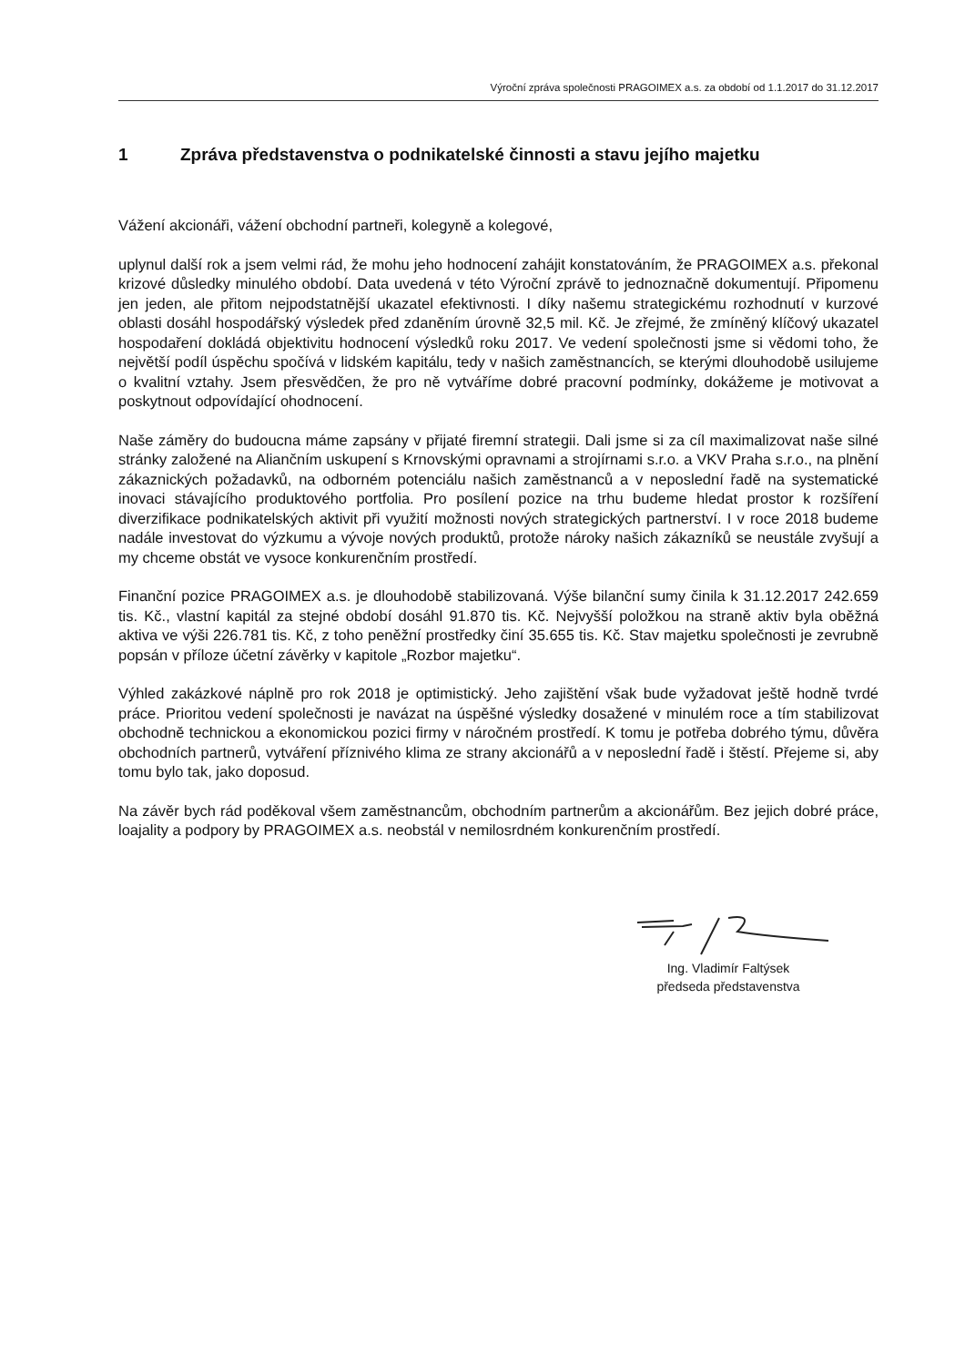Výroční zpráva společnosti PRAGOIMEX a.s. za období od 1.1.2017 do 31.12.2017
1 Zpráva představenstva o podnikatelské činnosti a stavu jejího majetku
Vážení akcionáři, vážení obchodní partneři, kolegyně a kolegové,
uplynul další rok a jsem velmi rád, že mohu jeho hodnocení zahájit konstatováním, že PRAGOIMEX a.s. překonal krizové důsledky minulého období. Data uvedená v této Výroční zprávě to jednoznačně dokumentují. Připomenu jen jeden, ale přitom nejpodstatnější ukazatel efektivnosti. I díky našemu strategickému rozhodnutí v kurzové oblasti dosáhl hospodářský výsledek před zdaněním úrovně 32,5 mil. Kč. Je zřejmé, že zmíněný klíčový ukazatel hospodaření dokládá objektivitu hodnocení výsledků roku 2017. Ve vedení společnosti jsme si vědomi toho, že největší podíl úspěchu spočívá v lidském kapitálu, tedy v našich zaměstnancích, se kterými dlouhodobě usilujeme o kvalitní vztahy. Jsem přesvědčen, že pro ně vytváříme dobré pracovní podmínky, dokážeme je motivovat a poskytnout odpovídající ohodnocení.
Naše záměry do budoucna máme zapsány v přijaté firemní strategii. Dali jsme si za cíl maximalizovat naše silné stránky založené na Aliančním uskupení s Krnovskými opravnami a strojírnami s.r.o. a VKV Praha s.r.o., na plnění zákaznických požadavků, na odborném potenciálu našich zaměstnanců a v neposlední řadě na systematické inovaci stávajícího produktového portfolia. Pro posílení pozice na trhu budeme hledat prostor k rozšíření diverzifikace podnikatelských aktivit při využití možnosti nových strategických partnerství. I v roce 2018 budeme nadále investovat do výzkumu a vývoje nových produktů, protože nároky našich zákazníků se neustále zvyšují a my chceme obstát ve vysoce konkurenčním prostředí.
Finanční pozice PRAGOIMEX a.s. je dlouhodobě stabilizovaná. Výše bilanční sumy činila k 31.12.2017 242.659 tis. Kč., vlastní kapitál za stejné období dosáhl 91.870 tis. Kč. Nejvyšší položkou na straně aktiv byla oběžná aktiva ve výši 226.781 tis. Kč, z toho peněžní prostředky činí 35.655 tis. Kč. Stav majetku společnosti je zevrubně popsán v příloze účetní závěrky v kapitole „Rozbor majetku“.
Výhled zakázkové náplně pro rok 2018 je optimistický. Jeho zajištění však bude vyžadovat ještě hodně tvrdé práce. Prioritou vedení společnosti je navázat na úspěšné výsledky dosažené v minulém roce a tím stabilizovat obchodně technickou a ekonomickou pozici firmy v náročném prostředí. K tomu je potřeba dobrého týmu, důvěra obchodních partnerů, vytváření příznivého klima ze strany akcionářů a v neposlední řadě i štěstí. Přejeme si, aby tomu bylo tak, jako doposud.
Na závěr bych rád poděkoval všem zaměstnancům, obchodním partnerům a akcionářům. Bez jejich dobré práce, loajality a podpory by PRAGOIMEX a.s. neobstál v nemilosrdném konkurenčním prostředí.
Ing. Vladimír Faltýsek
předseda představenstva